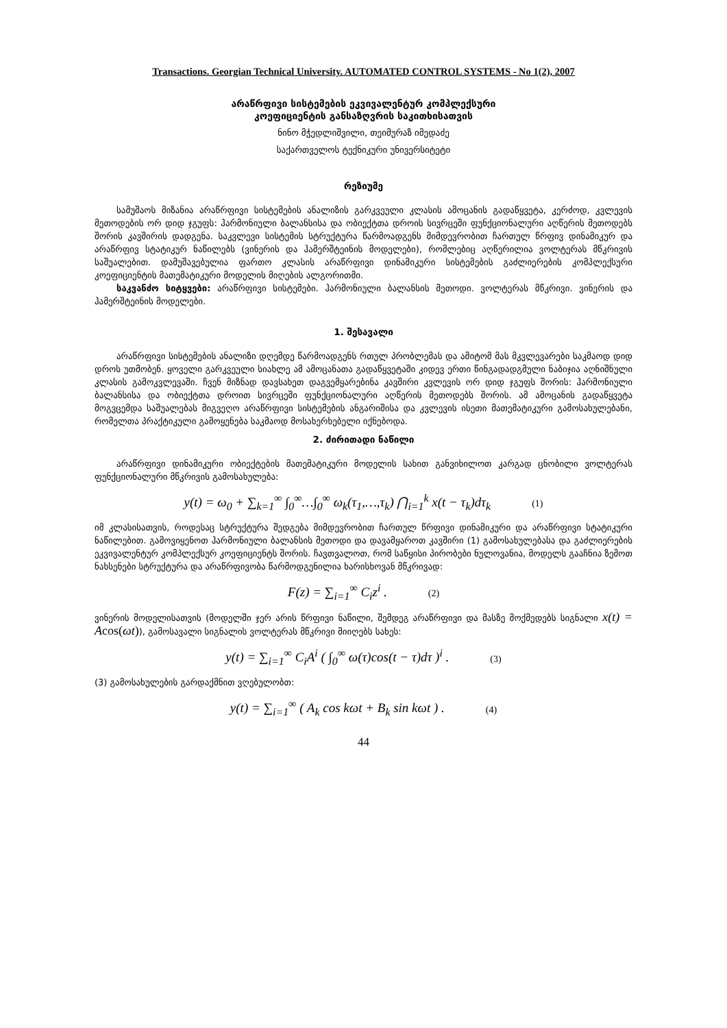Transactions. Georgian Technical University. AUTOMATED CONTROL SYSTEMS - No 1(2), 2007
არაწრფივი სისტემების ეკვივალენტურ კომპლექსური
კოეფიციენტის განსაზღვრის საკითხისათვის
ნინო მჭედლიშვილი, თეიმურაზ იმედაძე
საქართველოს ტექნიკური უნივერსიტეტი
რეზიუმე
სამუშაოს მიზანია არაწრფივი სისტემების ანალიზის გარკვეული კლასის ამოცანის გადაწყვეტა, კერძოდ, კვლევის მეთოდების ორ დიდ ჯგუფს: ჰარმონიული ბალანსისა და ობიექტთა დროის სივრცეში ფუნქციონალური აღწერის მეთოდებს შორის კავშირის დადგენა. საკვლევი სისტემის სტრუქტურა წარმოადგენს მიმდევრობით ჩართულ წრფივ დინამიკურ და არაწრფივ სტატიკურ ნაწილებს (ვინერის და ჰამერშტეინის მოდელები), რომლებიც აღწერილია ვოლტერას მწკრივის საშუალებით. დამუშავებულია ფართო კლასის არაწრფივი დინამიკური სისტემების გაძლიერების კომპლექსური კოეფიციენტის მათემატიკური მოდელის მიღების ალგორითმი.
საკვანძო სიტყვები: არაწრფივი სისტემები. ჰარმონიული ბალანსის მეთოდი. ვოლტერას მწკრივი. ვინერის და ჰამერშტეინის მოდელები.
1. შესავალი
არაწრფივი სისტემების ანალიზი დღემდე წარმოადგენს რთულ პრობლემას და ამიტომ მას მკვლევარები საკმაოდ დიდ დროს უთმობენ. ყოველი გარკვეული სიახლე ამ ამოცანათა გადაწყვეტაში კიდევ ერთი წინგადადგმული ნაბიჯია აღნიშნული კლასის გამოკვლევაში. ჩვენ მიზნად დავსახეთ დაგვემყარებინა კავშირი კვლევის ორ დიდ ჯგუფს შორის: ჰარმონიული ბალანსისა და ობიექტთა დროით სივრცეში ფუნქციონალური აღწერის მეთოდებს შორის. ამ ამოცანის გადაწყვეტა მოგვცემდა საშუალებას მიგვეღო არაწრფივი სისტემების ანგარიშისა და კვლევის ისეთი მათემატიკური გამოსახულებანი, რომელთა პრაქტიკული გამოყენება საკმაოდ მოსახერხებელი იქნებოდა.
2. ძირითადი ნაწილი
არაწრფივი დინამიკური ობიექტების მათემატიკური მოდელის სახით განვიხილოთ კარგად ცნობილი ვოლტერას ფუნქციონალური მწკრივის გამოსახულება:
y(t) = ω<sub>0</sub> + ∑<sub>k=1</sub><sup>∞</sup> ∫<sub>0</sub><sup>∞</sup>…∫<sub>0</sub><sup>∞</sup> ω<sub>k</sub>(τ<sub>1</sub>,…,τ<sub>k</sub>) ⋂<sub>i=1</sub><sup>k</sup> x(t − τ<sub>k</sub>)dτ<sub>k</sub> (1)
იმ კლასისათვის, როდესაც სტრუქტურა შედგება მიმდევრობით ჩართულ წრფივი დინამიკური და არაწრფივი სტატიკური ნაწილებით. გამოვიყენოთ ჰარმონიული ბალანსის მეთოდი და დავამყაროთ კავშირი (1) გამოსახულებასა და გაძლიერების ეკვივალენტურ კომპლექსურ კოეფიციენტს შორის. ჩავთვალოთ, რომ საწყისი პირობები ნულოვანია, მოდელს გააჩნია ზემოთ ნახსენები სტრუქტურა და არაწრფივობა წარმოდგენილია ხარისხოვან მწკრივად:
F(z) = ∑<sub>i=1</sub><sup>∞</sup> C<sub>i</sub>z<sup>i</sup> . (2)
ვინერის მოდელისათვის (მოდელში ჯერ არის წრფივი ნაწილი, შემდეგ არაწრფივი და მასზე მოქმედებს სიგნალი x(t) = A cos(ωt)), გამოსავალი სიგნალის ვოლტერას მწკრივი მიიღებს სახეს:
y(t) = ∑<sub>i=1</sub><sup>∞</sup> C<sub>i</sub>A<sup>i</sup> ( ∫<sub>0</sub><sup>∞</sup> ω(τ)cos(t − τ)dτ )<sup>i</sup> . (3)
(3) გამოსახულების გარდაქმნით ვღებულობთ:
y(t) = ∑<sub>i=1</sub><sup>∞</sup> ( A<sub>k</sub> cos kωt + B<sub>k</sub> sin kωt ) . (4)
44